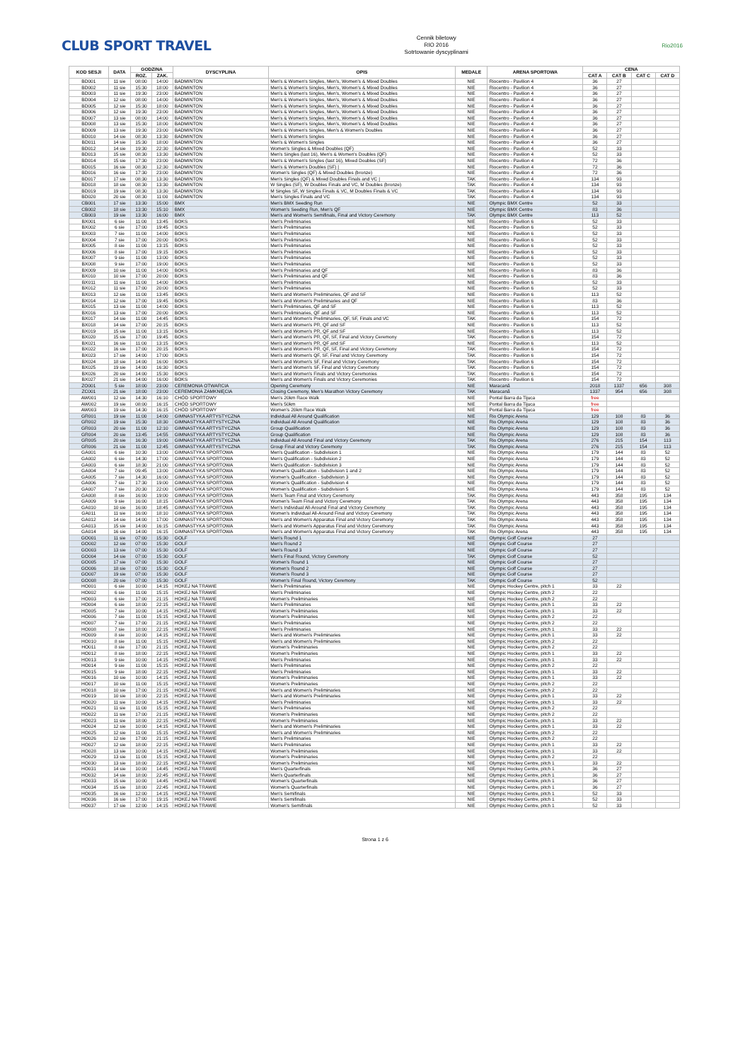CLUB SPORT TRAVEL
Cennik biletowy
RIO 2016
Sotrtowanie dyscyplinami
Rio2016
| KOD SESJI | DATA | GODZINA | | DYSCYPLINA | OPIS | MEDALE | ARENA SPORTOWA | CENA | | | |
| --- | --- | --- | --- | --- | --- | --- | --- | --- | --- | --- | --- |
| | | ROZ. | ZAK. | | | | | CAT A | CAT B | CAT C | CAT D |
| BD001 | 11 sie | 08:00 | 14:00 | BADMINTON | Men's & Women's Singles, Men's, Women's & Mixed Doubles | NIE | Riocentro - Pavilion 4 | 36 | 27 | | |
| BD002 | 11 sie | 15:30 | 18:00 | BADMINTON | Men's & Women's Singles, Men's, Women's & Mixed Doubles | NIE | Riocentro - Pavilion 4 | 36 | 27 | | |
| BD003 | 11 sie | 19:30 | 23:00 | BADMINTON | Men's & Women's Singles, Men's, Women's & Mixed Doubles | NIE | Riocentro - Pavilion 4 | 36 | 27 | | |
| BD004 | 12 sie | 08:00 | 14:00 | BADMINTON | Men's & Women's Singles, Men's, Women's & Mixed Doubles | NIE | Riocentro - Pavilion 4 | 36 | 27 | | |
| BD005 | 12 sie | 15:30 | 18:00 | BADMINTON | Men's & Women's Singles, Men's, Women's & Mixed Doubles | NIE | Riocentro - Pavilion 4 | 36 | 27 | | |
| BD006 | 12 sie | 19:30 | 23:00 | BADMINTON | Men's & Women's Singles, Men's, Women's & Mixed Doubles | NIE | Riocentro - Pavilion 4 | 36 | 27 | | |
| BD007 | 13 sie | 08:00 | 14:00 | BADMINTON | Men's & Women's Singles, Men's, Women's & Mixed Doubles | NIE | Riocentro - Pavilion 4 | 36 | 27 | | |
| BD008 | 13 sie | 15:30 | 18:00 | BADMINTON | Men's & Women's Singles, Men's, Women's & Mixed Doubles | NIE | Riocentro - Pavilion 4 | 36 | 27 | | |
| BD009 | 13 sie | 19:30 | 23:00 | BADMINTON | Men's & Women's Singles, Men's & Women's Doubles | NIE | Riocentro - Pavilion 4 | 36 | 27 | | |
| BD010 | 14 sie | 08:30 | 13:30 | BADMINTON | Men's & Women's Singles | NIE | Riocentro - Pavilion 4 | 36 | 27 | | |
| BD011 | 14 sie | 15:30 | 18:00 | BADMINTON | Men's & Women's Singles | NIE | Riocentro - Pavilion 4 | 36 | 27 | | |
| BD012 | 14 sie | 19:30 | 22:30 | BADMINTON | Women's Singles & Mixed Doubles (QF) | NIE | Riocentro - Pavilion 4 | 52 | 33 | | |
| BD013 | 15 sie | 08:30 | 13:30 | BADMINTON | Men's Singles (last 16), Men's & Women's Doubles (QF) | NIE | Riocentro - Pavilion 4 | 52 | 33 | | |
| BD014 | 15 sie | 17:30 | 23:00 | BADMINTON | Men's & Women's Singles (last 16), Mixed Doubles (SF) | NIE | Riocentro - Pavilion 4 | 72 | 36 | | |
| BD015 | 16 sie | 08:30 | 12:30 | BADMINTON | Men's & Women's Doubles (SF) / | NIE | Riocentro - Pavilion 4 | 72 | 36 | | |
| BD016 | 16 sie | 17:30 | 23:00 | BADMINTON | Women's Singles (QF) & Mixed Doubles (bronze) | NIE | Riocentro - Pavilion 4 | 72 | 36 | | |
| BD017 | 17 sie | 08:30 | 13:30 | BADMINTON | Men's Singles (QF) & Mixed Doubles Finals and VC / | TAK | Riocentro - Pavilion 4 | 134 | 93 | | |
| BD018 | 18 sie | 08:30 | 13:30 | BADMINTON | W Singles (SF), W Doubles Finals and VC, M Doubles (bronze) | TAK | Riocentro - Pavilion 4 | 134 | 93 | | |
| BD019 | 19 sie | 08:30 | 13:30 | BADMINTON | M Singles SF, W Singles Finals & VC, M Doubles Finals & VC | TAK | Riocentro - Pavilion 4 | 134 | 93 | | |
| BD020 | 20 sie | 08:30 | 11:00 | BADMINTON | Men's Singles Finals and VC | TAK | Riocentro - Pavilion 4 | 134 | 93 | | |
| CB001 | 17 sie | 13:30 | 15:00 | BMX | Men's BMX Seeding Run | NIE | Olympic BMX Centre | 52 | 33 | | |
| CB002 | 18 sie | 13:30 | 15:10 | BMX | Women's Seeding Run, Men's QF | NIE | Olympic BMX Centre | 83 | 36 | | |
| CB003 | 19 sie | 13:30 | 16:00 | BMX | Men's and Women's Semifinals, Final and Victory Ceremony | TAK | Olympic BMX Centre | 113 | 52 | | |
| BX001 | 6 sie | 11:00 | 13:45 | BOKS | Men's Preliminaries | NIE | Riocentro - Pavilion 6 | 52 | 33 | | |
| BX002 | 6 sie | 17:00 | 19:45 | BOKS | Men's Preliminaries | NIE | Riocentro - Pavilion 6 | 52 | 33 | | |
| BX003 | 7 sie | 11:00 | 14:00 | BOKS | Men's Preliminaries | NIE | Riocentro - Pavilion 6 | 52 | 33 | | |
| BX004 | 7 sie | 17:00 | 20:00 | BOKS | Men's Preliminaries | NIE | Riocentro - Pavilion 6 | 52 | 33 | | |
| BX005 | 8 sie | 11:00 | 13:15 | BOKS | Men's Preliminaries | NIE | Riocentro - Pavilion 6 | 52 | 33 | | |
| BX006 | 8 sie | 17:00 | 19:15 | BOKS | Men's Preliminaries | NIE | Riocentro - Pavilion 6 | 52 | 33 | | |
| BX007 | 9 sie | 11:00 | 13:00 | BOKS | Men's Preliminaries | NIE | Riocentro - Pavilion 6 | 52 | 33 | | |
| BX008 | 9 sie | 17:00 | 19:00 | BOKS | Men's Preliminaries | NIE | Riocentro - Pavilion 6 | 52 | 33 | | |
| BX009 | 10 sie | 11:00 | 14:00 | BOKS | Men's Preliminaries and QF | NIE | Riocentro - Pavilion 6 | 83 | 36 | | |
| BX010 | 10 sie | 17:00 | 20:00 | BOKS | Men's Preliminaries and QF | NIE | Riocentro - Pavilion 6 | 83 | 36 | | |
| BX011 | 11 sie | 11:00 | 14:00 | BOKS | Men's Preliminaries | NIE | Riocentro - Pavilion 6 | 52 | 33 | | |
| BX012 | 11 sie | 17:00 | 20:00 | BOKS | Men's Preliminaries | NIE | Riocentro - Pavilion 6 | 52 | 33 | | |
| BX013 | 12 sie | 11:00 | 13:45 | BOKS | Men's and Women's Preliminaries, QF and SF | NIE | Riocentro - Pavilion 6 | 113 | 52 | | |
| BX014 | 12 sie | 17:00 | 19:45 | BOKS | Men's and Women's Preliminaries and QF | NIE | Riocentro - Pavilion 6 | 83 | 36 | | |
| BX015 | 13 sie | 11:00 | 14:00 | BOKS | Men's Preliminaries, QF and SF | NIE | Riocentro - Pavilion 6 | 113 | 52 | | |
| BX016 | 13 sie | 17:00 | 20:00 | BOKS | Men's Preliminaries, QF and SF | NIE | Riocentro - Pavilion 6 | 113 | 52 | | |
| BX017 | 14 sie | 11:00 | 14:45 | BOKS | Men's and Women's Preliminaries, QF, SF, Finals and VC | TAK | Riocentro - Pavilion 6 | 154 | 72 | | |
| BX018 | 14 sie | 17:00 | 20:15 | BOKS | Men's and Women's PR, QF and SF | NIE | Riocentro - Pavilion 6 | 113 | 52 | | |
| BX019 | 15 sie | 11:00 | 13:15 | BOKS | Men's and Women's PR, QF and SF | NIE | Riocentro - Pavilion 6 | 113 | 52 | | |
| BX020 | 15 sie | 17:00 | 19:45 | BOKS | Men's and Women's PR, QF, SF, Final and Victory Ceremony | TAK | Riocentro - Pavilion 6 | 154 | 72 | | |
| BX021 | 16 sie | 11:00 | 13:15 | BOKS | Men's and Women's PR, QF and SF | NIE | Riocentro - Pavilion 6 | 113 | 52 | | |
| BX022 | 16 sie | 17:00 | 20:15 | BOKS | Men's and Women's PR, QF, SF, Final and Victory Ceremony | TAK | Riocentro - Pavilion 6 | 154 | 72 | | |
| BX023 | 17 sie | 14:00 | 17:00 | BOKS | Men's and Women's QF, SF, Final and Victory Ceremony | TAK | Riocentro - Pavilion 6 | 154 | 72 | | |
| BX024 | 18 sie | 14:00 | 16:00 | BOKS | Men's and Women's SF, Final and Victory Ceremony | TAK | Riocentro - Pavilion 6 | 154 | 72 | | |
| BX025 | 19 sie | 14:00 | 16:30 | BOKS | Men's and Women's SF, Final and Victory Ceremony | TAK | Riocentro - Pavilion 6 | 154 | 72 | | |
| BX026 | 20 sie | 14:00 | 15:30 | BOKS | Men's and Women's Finals and Victory Ceremonies | TAK | Riocentro - Pavilion 6 | 154 | 72 | | |
| BX027 | 21 sie | 14:00 | 16:00 | BOKS | Men's and Women's Finals and Victory Ceremonies | TAK | Riocentro - Pavilion 6 | 154 | 72 | | |
| ZO001 | 5 sie | 18:00 | 23:00 | CEREMONIA OTWARCIA | Opening Ceremony | NIE | Maracanã | 2018 | 1337 | 656 | 308 |
| ZC001 | 21 sie | 18:00 | 23:00 | CEREMONIA ZAMKNIĘCIA | Closing Ceremony, Men's Marathon Victory Ceremony | TAK | Maracanã | 1337 | 954 | 656 | 308 |
| AW001 | 12 sie | 14:30 | 16:10 | CHÓD SPORTOWY | Men's 20km Race Walk | NIE | Pontal Barra da Tijuca | free | | | |
| AW002 | 19 sie | 08:00 | 16:15 | CHÓD SPORTOWY | Men's 50km | NIE | Pontal Barra da Tijuca | free | | | |
| AW003 | 19 sie | 14:30 | 16:15 | CHÓD SPORTOWY | Women's 20km Race Walk | NIE | Pontal Barra da Tijuca | free | | | |
| GR001 | 19 sie | 11:00 | 14:00 | GIMNASTYKA ARTYSTYCZNA | Individual All Around Qualification | NIE | Rio Olympic Arena | 129 | 108 | 83 | 36 |
| GR002 | 19 sie | 15:30 | 18:30 | GIMNASTYKA ARTYSTYCZNA | Individual All Around Qualification | NIE | Rio Olympic Arena | 129 | 108 | 83 | 36 |
| GR003 | 20 sie | 11:00 | 12:10 | GIMNASTYKA ARTYSTYCZNA | Group Qualification | NIE | Rio Olympic Arena | 129 | 108 | 83 | 36 |
| GR004 | 20 sie | 13:45 | 14:55 | GIMNASTYKA ARTYSTYCZNA | Group Qualification | NIE | Rio Olympic Arena | 129 | 108 | 83 | 36 |
| GR005 | 20 sie | 16:30 | 19:00 | GIMNASTYKA ARTYSTYCZNA | Individual All Around Final and Victory Ceremony | TAK | Rio Olympic Arena | 276 | 215 | 154 | 113 |
| GR006 | 21 sie | 11:00 | 12:45 | GIMNASTYKA ARTYSTYCZNA | Group Final and Victory Ceremony | TAK | Rio Olympic Arena | 276 | 215 | 154 | 113 |
| GA001 | 6 sie | 10:30 | 13:00 | GIMNASTYKA SPORTOWA | Men's Qualification - Subdivision 1 | NIE | Rio Olympic Arena | 179 | 144 | 83 | 52 |
| GA002 | 6 sie | 14:30 | 17:00 | GIMNASTYKA SPORTOWA | Men's Qualification - Subdivision 2 | NIE | Rio Olympic Arena | 179 | 144 | 83 | 52 |
| GA003 | 6 sie | 18:30 | 21:00 | GIMNASTYKA SPORTOWA | Men's Qualification - Subdivision 3 | NIE | Rio Olympic Arena | 179 | 144 | 83 | 52 |
| GA004 | 7 sie | 09:45 | 13:00 | GIMNASTYKA SPORTOWA | Women's Qualification - Subdivision 1 and 2 | NIE | Rio Olympic Arena | 179 | 144 | 83 | 52 |
| GA005 | 7 sie | 14:30 | 16:00 | GIMNASTYKA SPORTOWA | Women's Qualification - Subdivision 3 | NIE | Rio Olympic Arena | 179 | 144 | 83 | 52 |
| GA006 | 7 sie | 17:30 | 19:00 | GIMNASTYKA SPORTOWA | Women's Qualification - Subdivision 4 | NIE | Rio Olympic Arena | 179 | 144 | 83 | 52 |
| GA007 | 7 sie | 20:30 | 22:00 | GIMNASTYKA SPORTOWA | Women's Qualification - Subdivision 5 | NIE | Rio Olympic Arena | 179 | 144 | 83 | 52 |
| GA008 | 8 sie | 16:00 | 19:00 | GIMNASTYKA SPORTOWA | Men's Team Final and Victory Ceremony | TAK | Rio Olympic Arena | 443 | 358 | 195 | 134 |
| GA009 | 9 sie | 16:00 | 18:15 | GIMNASTYKA SPORTOWA | Women's Team Final and Victory Ceremony | TAK | Rio Olympic Arena | 443 | 358 | 195 | 134 |
| GA010 | 10 sie | 16:00 | 18:45 | GIMNASTYKA SPORTOWA | Men's Individual All-Around Final and Victory Ceremony | TAK | Rio Olympic Arena | 443 | 358 | 195 | 134 |
| GA011 | 11 sie | 16:00 | 18:10 | GIMNASTYKA SPORTOWA | Women's Individual All-Around Final and Victory Ceremony | TAK | Rio Olympic Arena | 443 | 358 | 195 | 134 |
| GA012 | 14 sie | 14:00 | 17:00 | GIMNASTYKA SPORTOWA | Men's and Women's Apparatus Final and Victory Ceremony | TAK | Rio Olympic Arena | 443 | 358 | 195 | 134 |
| GA013 | 15 sie | 14:00 | 16:15 | GIMNASTYKA SPORTOWA | Men's and Women's Apparatus Final and Victory Ceremony | TAK | Rio Olympic Arena | 443 | 358 | 195 | 134 |
| GA014 | 16 sie | 14:00 | 16:15 | GIMNASTYKA SPORTOWA | Men's and Women's Apparatus Final and Victory Ceremony | TAK | Rio Olympic Arena | 443 | 358 | 195 | 134 |
| GO001 | 11 sie | 07:00 | 15:30 | GOLF | Men's Round 1 | NIE | Olympic Golf Course | 27 | | | |
| GO002 | 12 sie | 07:00 | 15:30 | GOLF | Men's Round 2 | NIE | Olympic Golf Course | 27 | | | |
| GO003 | 13 sie | 07:00 | 15:30 | GOLF | Men's Round 3 | NIE | Olympic Golf Course | 27 | | | |
| GO004 | 14 sie | 07:00 | 15:30 | GOLF | Men's Final Round, Victory Ceremony | TAK | Olympic Golf Course | 52 | | | |
| GO005 | 17 sie | 07:00 | 15:30 | GOLF | Women's Round 1 | NIE | Olympic Golf Course | 27 | | | |
| GO006 | 18 sie | 07:00 | 15:30 | GOLF | Women's Round 2 | NIE | Olympic Golf Course | 27 | | | |
| GO007 | 19 sie | 07:00 | 15:30 | GOLF | Women's Round 3 | NIE | Olympic Golf Course | 27 | | | |
| GO008 | 20 sie | 07:00 | 15:30 | GOLF | Women's Final Round, Victory Ceremony | TAK | Olympic Golf Course | 52 | | | |
| HO001 | 6 sie | 10:00 | 14:15 | HOKEJ NA TRAWIE | Men's Preliminaries | NIE | Olympic Hockey Centre, pitch 1 | 33 | 22 | | |
| HO002 | 6 sie | 11:00 | 15:15 | HOKEJ NA TRAWIE | Men's Preliminaries | NIE | Olympic Hockey Centre, pitch 2 | 22 | | | |
| HO003 | 6 sie | 17:00 | 21:15 | HOKEJ NA TRAWIE | Women's Preliminaries | NIE | Olympic Hockey Centre, pitch 2 | 22 | | | |
| HO004 | 6 sie | 18:00 | 22:15 | HOKEJ NA TRAWIE | Men's Preliminaries | NIE | Olympic Hockey Centre, pitch 1 | 33 | 22 | | |
| HO005 | 7 sie | 10:00 | 14:15 | HOKEJ NA TRAWIE | Women's Preliminaries | NIE | Olympic Hockey Centre, pitch 1 | 33 | 22 | | |
| HO006 | 7 sie | 11:00 | 15:15 | HOKEJ NA TRAWIE | Women's Preliminaries | NIE | Olympic Hockey Centre, pitch 2 | 22 | | | |
| HO007 | 7 sie | 17:00 | 21:15 | HOKEJ NA TRAWIE | Men's Preliminaries | NIE | Olympic Hockey Centre, pitch 2 | 22 | | | |
| HO008 | 7 sie | 18:00 | 22:15 | HOKEJ NA TRAWIE | Men's Preliminaries | NIE | Olympic Hockey Centre, pitch 1 | 33 | 22 | | |
| HO009 | 8 sie | 10:00 | 14:15 | HOKEJ NA TRAWIE | Men's and Women's Preliminaries | NIE | Olympic Hockey Centre, pitch 1 | 33 | 22 | | |
| HO010 | 8 sie | 11:00 | 15:15 | HOKEJ NA TRAWIE | Men's and Women's Preliminaries | NIE | Olympic Hockey Centre, pitch 2 | 22 | | | |
| HO011 | 8 sie | 17:00 | 21:15 | HOKEJ NA TRAWIE | Women's Preliminaries | NIE | Olympic Hockey Centre, pitch 2 | 22 | | | |
| HO012 | 8 sie | 18:00 | 22:15 | HOKEJ NA TRAWIE | Women's Preliminaries | NIE | Olympic Hockey Centre, pitch 1 | 33 | 22 | | |
| HO013 | 9 sie | 10:00 | 14:15 | HOKEJ NA TRAWIE | Men's Preliminaries | NIE | Olympic Hockey Centre, pitch 1 | 33 | 22 | | |
| HO014 | 9 sie | 11:00 | 15:15 | HOKEJ NA TRAWIE | Men's Preliminaries | NIE | Olympic Hockey Centre, pitch 2 | 22 | | | |
| HO015 | 9 sie | 18:00 | 22:15 | HOKEJ NA TRAWIE | Men's Preliminaries | NIE | Olympic Hockey Centre, pitch 1 | 33 | 22 | | |
| HO016 | 10 sie | 10:00 | 14:15 | HOKEJ NA TRAWIE | Women's Preliminaries | NIE | Olympic Hockey Centre, pitch 1 | 33 | 22 | | |
| HO017 | 10 sie | 11:00 | 15:15 | HOKEJ NA TRAWIE | Women's Preliminaries | NIE | Olympic Hockey Centre, pitch 2 | 22 | | | |
| HO018 | 10 sie | 17:00 | 21:15 | HOKEJ NA TRAWIE | Men's and Women's Preliminaries | NIE | Olympic Hockey Centre, pitch 2 | 22 | | | |
| HO019 | 10 sie | 18:00 | 22:15 | HOKEJ NA TRAWIE | Men's and Women's Preliminaries | NIE | Olympic Hockey Centre, pitch 1 | 33 | 22 | | |
| HO020 | 11 sie | 10:00 | 14:15 | HOKEJ NA TRAWIE | Men's Preliminaries | NIE | Olympic Hockey Centre, pitch 1 | 33 | 22 | | |
| HO021 | 11 sie | 11:00 | 15:15 | HOKEJ NA TRAWIE | Men's Preliminaries | NIE | Olympic Hockey Centre, pitch 2 | 22 | | | |
| HO022 | 11 sie | 17:00 | 21:15 | HOKEJ NA TRAWIE | Women's Preliminaries | NIE | Olympic Hockey Centre, pitch 2 | 22 | | | |
| HO023 | 11 sie | 18:00 | 22:15 | HOKEJ NA TRAWIE | Women's Preliminaries | NIE | Olympic Hockey Centre, pitch 1 | 33 | 22 | | |
| HO024 | 12 sie | 10:00 | 14:15 | HOKEJ NA TRAWIE | Men's and Women's Preliminaries | NIE | Olympic Hockey Centre, pitch 1 | 33 | 22 | | |
| HO025 | 12 sie | 11:00 | 15:15 | HOKEJ NA TRAWIE | Men's and Women's Preliminaries | NIE | Olympic Hockey Centre, pitch 2 | 22 | | | |
| HO026 | 12 sie | 17:00 | 21:15 | HOKEJ NA TRAWIE | Men's Preliminaries | NIE | Olympic Hockey Centre, pitch 2 | 22 | | | |
| HO027 | 12 sie | 18:00 | 22:15 | HOKEJ NA TRAWIE | Men's Preliminaries | NIE | Olympic Hockey Centre, pitch 1 | 33 | 22 | | |
| HO028 | 13 sie | 10:00 | 14:15 | HOKEJ NA TRAWIE | Women's Preliminaries | NIE | Olympic Hockey Centre, pitch 1 | 33 | 22 | | |
| HO029 | 13 sie | 11:00 | 15:15 | HOKEJ NA TRAWIE | Women's Preliminaries | NIE | Olympic Hockey Centre, pitch 2 | 22 | | | |
| HO030 | 13 sie | 18:00 | 22:15 | HOKEJ NA TRAWIE | Women's Preliminaries | NIE | Olympic Hockey Centre, pitch 1 | 33 | 22 | | |
| HO031 | 14 sie | 10:00 | 14:45 | HOKEJ NA TRAWIE | Men's Quarterfinals | NIE | Olympic Hockey Centre, pitch 1 | 36 | 27 | | |
| HO032 | 14 sie | 18:00 | 22:45 | HOKEJ NA TRAWIE | Men's Quarterfinals | NIE | Olympic Hockey Centre, pitch 1 | 36 | 27 | | |
| HO033 | 15 sie | 10:00 | 14:45 | HOKEJ NA TRAWIE | Women's Quarterfinals | NIE | Olympic Hockey Centre, pitch 1 | 36 | 27 | | |
| HO034 | 15 sie | 18:00 | 22:45 | HOKEJ NA TRAWIE | Women's Quarterfinals | NIE | Olympic Hockey Centre, pitch 1 | 36 | 27 | | |
| HO035 | 16 sie | 12:00 | 14:15 | HOKEJ NA TRAWIE | Men's Semifinals | NIE | Olympic Hockey Centre, pitch 1 | 52 | 33 | | |
| HO036 | 16 sie | 17:00 | 19:15 | HOKEJ NA TRAWIE | Men's Semifinals | NIE | Olympic Hockey Centre, pitch 1 | 52 | 33 | | |
| HO037 | 17 sie | 12:00 | 14:15 | HOKEJ NA TRAWIE | Women's Semifinals | NIE | Olympic Hockey Centre, pitch 1 | 52 | 33 | | |
Strona 1 z 6